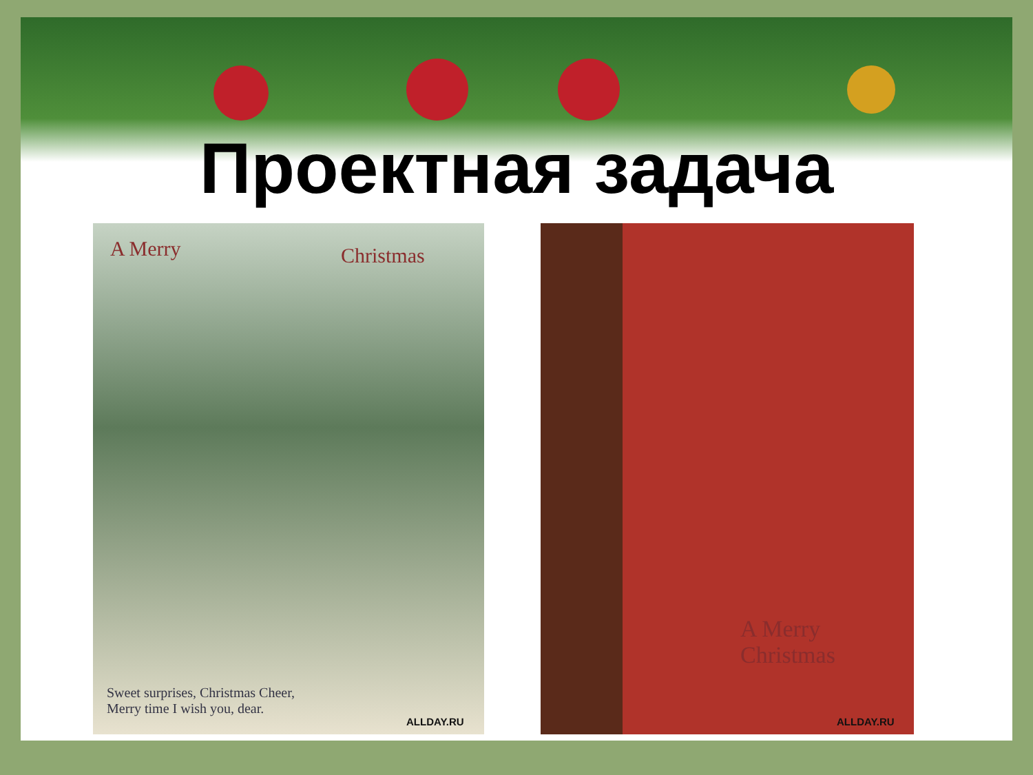Проектная задача
A Merry Christmas
Sweet surprises, Christmas Cheer,
Merry time I wish you, dear.
ALLDAY.RU
A Merry
Christmas
ALLDAY.RU